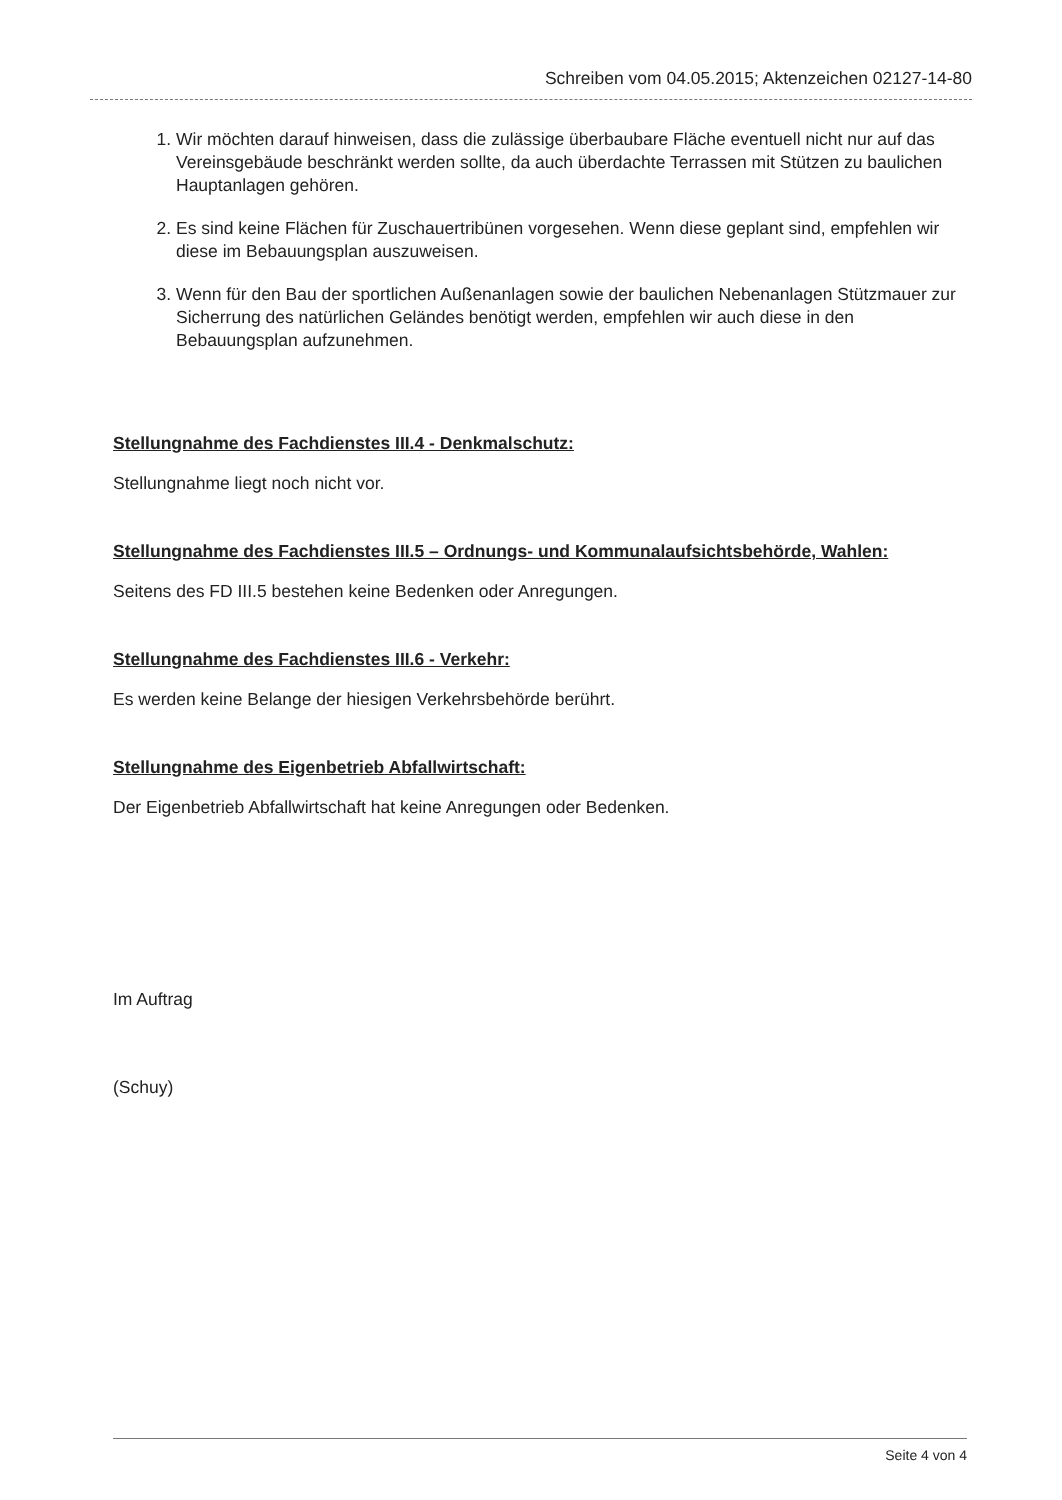Schreiben vom 04.05.2015; Aktenzeichen 02127-14-80
1. Wir möchten darauf hinweisen, dass die zulässige überbaubare Fläche eventuell nicht nur auf das Vereinsgebäude beschränkt werden sollte, da auch überdachte Terrassen mit Stützen zu baulichen Hauptanlagen gehören.
2. Es sind keine Flächen für Zuschauertribünen vorgesehen. Wenn diese geplant sind, empfehlen wir diese im Bebauungsplan auszuweisen.
3. Wenn für den Bau der sportlichen Außenanlagen sowie der baulichen Nebenanlagen Stützmauer zur Sicherrung des natürlichen Geländes benötigt werden, empfehlen wir auch diese in den Bebauungsplan aufzunehmen.
Stellungnahme des Fachdienstes III.4 - Denkmalschutz:
Stellungnahme liegt noch nicht vor.
Stellungnahme des Fachdienstes III.5 – Ordnungs- und Kommunalaufsichtsbehörde, Wahlen:
Seitens des FD III.5 bestehen keine Bedenken oder Anregungen.
Stellungnahme des Fachdienstes III.6 - Verkehr:
Es werden keine Belange der hiesigen Verkehrsbehörde berührt.
Stellungnahme des Eigenbetrieb Abfallwirtschaft:
Der Eigenbetrieb Abfallwirtschaft hat keine Anregungen oder Bedenken.
Im Auftrag
(Schuy)
Seite 4 von 4